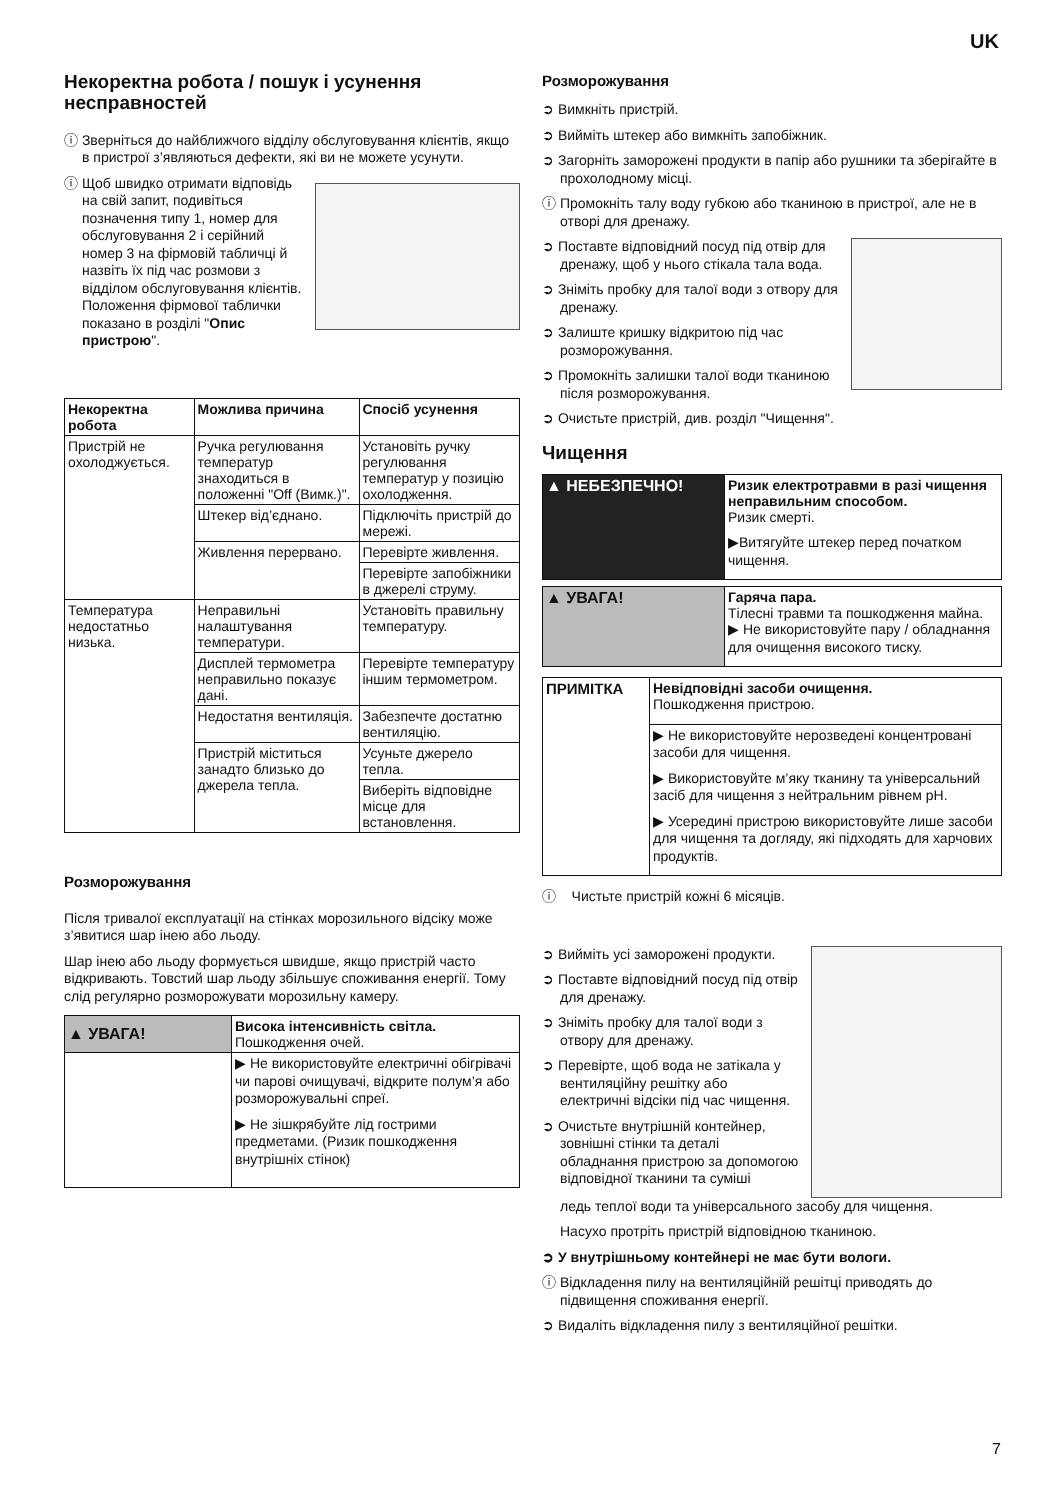UK
Некоректна робота / пошук і усунення несправностей
ⓘ Зверніться до найближчого відділу обслуговування клієнтів, якщо в пристрої з’являються дефекти, які ви не можете усунути.
ⓘ Щоб швидко отримати відповідь на свій запит, подивіться позначення типу 1, номер для обслуговування 2 і серійний номер 3 на фірмовій табличці й назвіть їх під час розмови з відділом обслуговування клієнтів. Положення фірмової таблички показано в розділі "Опис пристрою".
| Некоректна робота | Можлива причина | Спосіб усунення |
| --- | --- | --- |
| Пристрій не охолоджується. | Ручка регулювання температур знаходиться в положенні "Off (Вимк.)". | Установіть ручку регулювання температур у позицію охолодження. |
| | Штекер від’єднано. | Підключіть пристрій до мережі. |
| | Живлення перервано. | Перевірте живлення. |
| | | Перевірте запобіжники в джерелі струму. |
| Температура недостатньо низька. | Неправильні налаштування температури. | Установіть правильну температуру. |
| | Дисплей термометра неправильно показує дані. | Перевірте температуру іншим термометром. |
| | Недостатня вентиляція. | Забезпечте достатню вентиляцію. |
| | Пристрій міститься занадто близько до джерела тепла. | Усуньте джерело тепла. |
| | | Виберіть відповідне місце для встановлення. |
Розморожування
Після тривалої експлуатації на стінках морозильного відсіку може з’явитися шар інею або льоду.
Шар інею або льоду формується швидше, якщо пристрій часто відкривають. Товстий шар льоду збільшує споживання енергії. Тому слід регулярно розморожувати морозильну камеру.
| ▲ УВАГА! | Висока інтенсивність світла. Пошкодження очей. |
| | ▶ Не використовуйте електричні обігрівачі чи парові очищувачі, відкрите полум’я або розморожувальні спреї. ▶ Не зішкрябуйте лід гострими предметами. (Ризик пошкодження внутрішніх стінок) |
Розморожування
➲ Вимкніть пристрій.
➲ Вийміть штекер або вимкніть запобіжник.
➲ Загорніть заморожені продукти в папір або рушники та зберігайте в прохолодному місці.
ⓘ Промокніть талу воду губкою або тканиною в пристрої, але не в отворі для дренажу.
➲ Поставте відповідний посуд під отвір для дренажу, щоб у нього стікала тала вода.
➲ Зніміть пробку для талої води з отвору для дренажу.
➲ Залиште кришку відкритою під час розморожування.
➲ Промокніть залишки талої води тканиною після розморожування.
➲ Очистьте пристрій, див. розділ "Чищення".
Чищення
| ▲ НЕБЕЗПЕЧНО! | Ризик електротравми в разі чищення неправильним способом. Ризик смерті. ▶Витягуйте штекер перед початком чищення. |
| ▲ УВАГА! | Гаряча пара. Тілесні травми та пошкодження майна. ▶ Не використовуйте пару / обладнання для очищення високого тиску. |
| ПРИМІТКА | Невідповідні засоби очищення. Пошкодження пристрою. |
| | ▶ Не використовуйте нерозведені концентровані засоби для чищення. ▶ Використовуйте м’яку тканину та універсальний засіб для чищення з нейтральним рівнем pH. ▶ Усередині пристрою використовуйте лише засоби для чищення та догляду, які підходять для харчових продуктів. |
ⓘ Чистьте пристрій кожні 6 місяців.
➲ Вийміть усі заморожені продукти.
➲ Поставте відповідний посуд під отвір для дренажу.
➲ Зніміть пробку для талої води з отвору для дренажу.
➲ Перевірте, щоб вода не затікала у вентиляційну решітку або електричні відсіки під час чищення.
➲ Очистьте внутрішній контейнер, зовнішні стінки та деталі обладнання пристрою за допомогою відповідної тканини та суміші
ледь теплої води та універсального засобу для чищення.
Насухо протріть пристрій відповідною тканиною.
➲ У внутрішньому контейнері не має бути вологи.
ⓘ Відкладення пилу на вентиляційній решітці приводять до підвищення споживання енергії.
➲ Видаліть відкладення пилу з вентиляційної решітки.
7